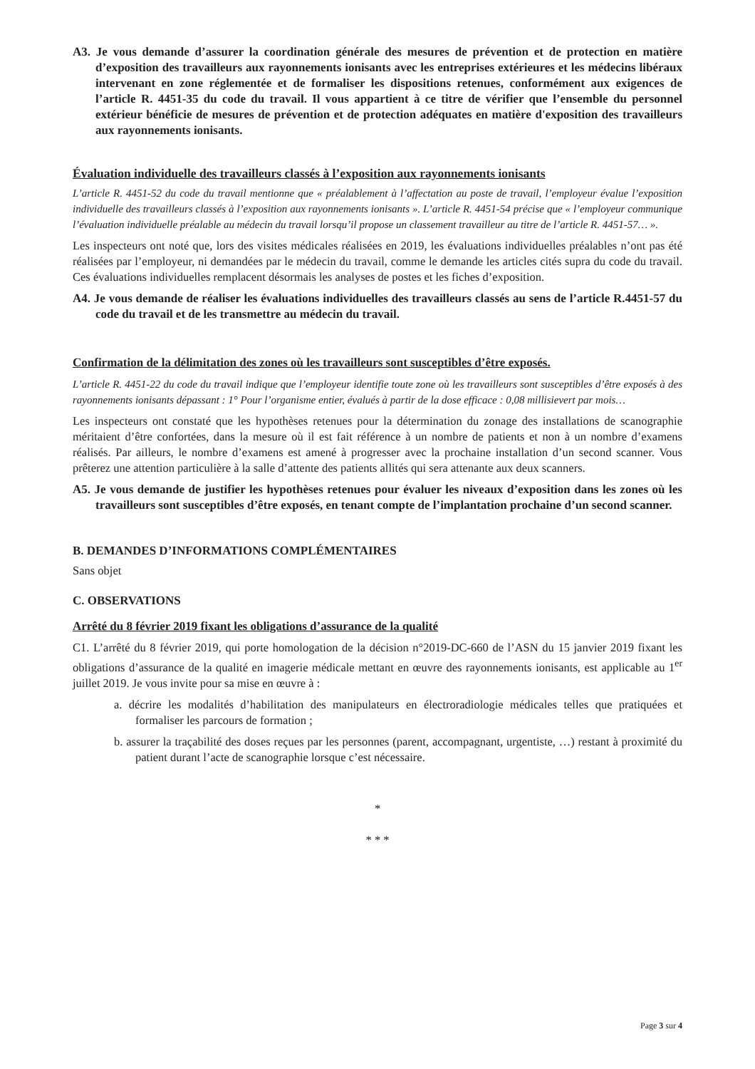A3. Je vous demande d’assurer la coordination générale des mesures de prévention et de protection en matière d’exposition des travailleurs aux rayonnements ionisants avec les entreprises extérieures et les médecins libéraux intervenant en zone réglementée et de formaliser les dispositions retenues, conformément aux exigences de l’article R. 4451-35 du code du travail. Il vous appartient à ce titre de vérifier que l’ensemble du personnel extérieur bénéficie de mesures de prévention et de protection adéquates en matière d'exposition des travailleurs aux rayonnements ionisants.
Évaluation individuelle des travailleurs classés à l’exposition aux rayonnements ionisants
L’article R. 4451-52 du code du travail mentionne que « préalablement à l’affectation au poste de travail, l’employeur évalue l’exposition individuelle des travailleurs classés à l’exposition aux rayonnements ionisants ». L’article R. 4451-54 précise que « l’employeur communique l’évaluation individuelle préalable au médecin du travail lorsqu’il propose un classement travailleur au titre de l’article R. 4451-57… ».
Les inspecteurs ont noté que, lors des visites médicales réalisées en 2019, les évaluations individuelles préalables n’ont pas été réalisées par l’employeur, ni demandées par le médecin du travail, comme le demande les articles cités supra du code du travail. Ces évaluations individuelles remplacent désormais les analyses de postes et les fiches d’exposition.
A4. Je vous demande de réaliser les évaluations individuelles des travailleurs classés au sens de l’article R.4451-57 du code du travail et de les transmettre au médecin du travail.
Confirmation de la délimitation des zones où les travailleurs sont susceptibles d’être exposés.
L’article R. 4451-22 du code du travail indique que l’employeur identifie toute zone où les travailleurs sont susceptibles d’être exposés à des rayonnements ionisants dépassant : 1° Pour l’organisme entier, évalués à partir de la dose efficace : 0,08 millisievert par mois…
Les inspecteurs ont constaté que les hypothèses retenues pour la détermination du zonage des installations de scanographie méritaient d’être confortées, dans la mesure où il est fait référence à un nombre de patients et non à un nombre d’examens réalisés. Par ailleurs, le nombre d’examens est amené à progresser avec la prochaine installation d’un second scanner. Vous prêterez une attention particulière à la salle d’attente des patients allités qui sera attenante aux deux scanners.
A5. Je vous demande de justifier les hypothèses retenues pour évaluer les niveaux d’exposition dans les zones où les travailleurs sont susceptibles d’être exposés, en tenant compte de l’implantation prochaine d’un second scanner.
B. DEMANDES D’INFORMATIONS COMPLÉMENTAIRES
Sans objet
C. OBSERVATIONS
Arrêté du 8 février 2019 fixant les obligations d’assurance de la qualité
C1. L’arrêté du 8 février 2019, qui porte homologation de la décision n°2019-DC-660 de l’ASN du 15 janvier 2019 fixant les obligations d’assurance de la qualité en imagerie médicale mettant en œuvre des rayonnements ionisants, est applicable au 1<sup>er</sup> juillet 2019. Je vous invite pour sa mise en œuvre à :
a. décrire les modalités d’habilitation des manipulateurs en électroradiologie médicales telles que pratiquées et formaliser les parcours de formation ;
b. assurer la traçabilité des doses reçues par les personnes (parent, accompagnant, urgentiste, …) restant à proximité du patient durant l’acte de scanographie lorsque c’est nécessaire.
*
* * *
Page 3 sur 4